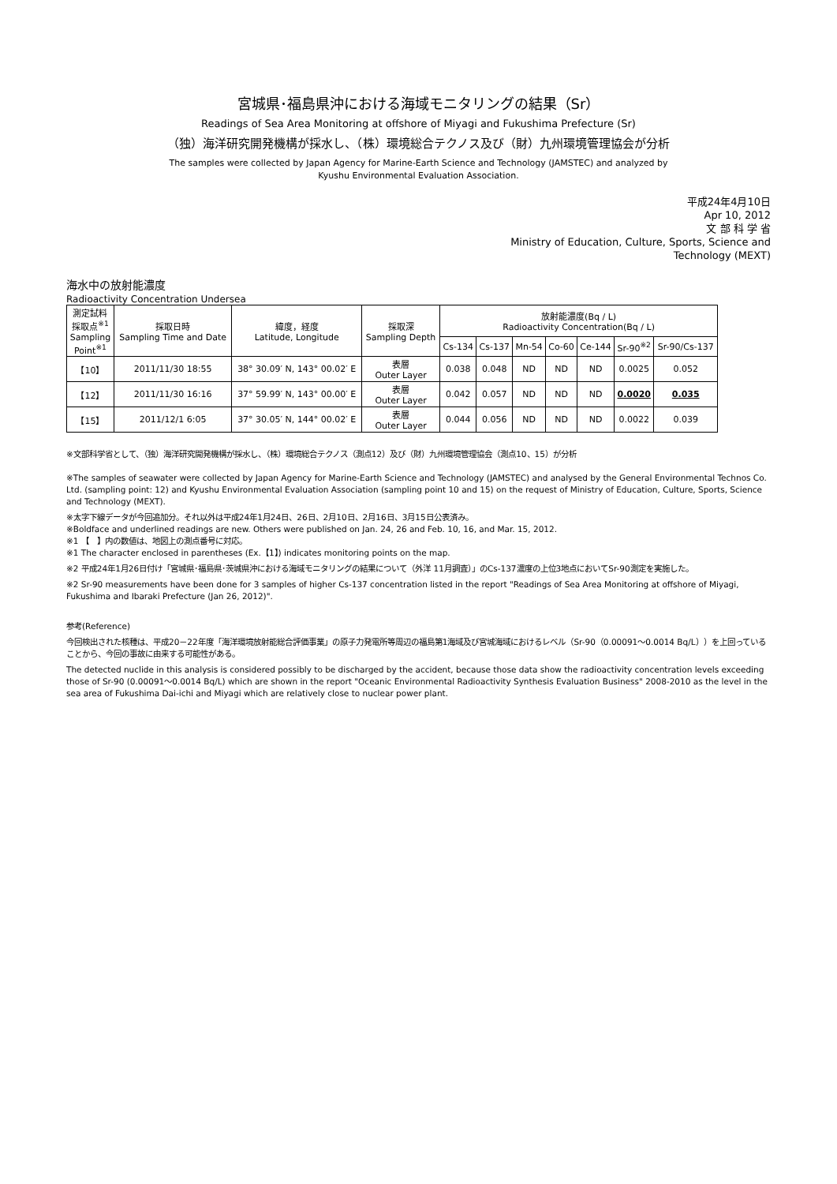宮城県･福島県沖における海域モニタリングの結果（Sr）
Readings of Sea Area Monitoring at offshore of Miyagi and Fukushima Prefecture (Sr)
（独）海洋研究開発機構が採水し、（株）環境総合テクノス及び（財）九州環境管理協会が分析
The samples were collected by Japan Agency for Marine-Earth Science and Technology (JAMSTEC) and analyzed by
Kyushu Environmental Evaluation Association.
平成24年4月10日
Apr 10, 2012
文 部 科 学 省
Ministry of Education, Culture, Sports, Science and
Technology (MEXT)
海水中の放射能濃度
Radioactivity Concentration Undersea
| 測定試料 採取点<sup>※1</sup> Sampling Point<sup>※1</sup> | 採取日時 Sampling Time and Date | 緯度，経度 Latitude, Longitude | 採取深 Sampling Depth | 放射能濃度(Bq / L) Radioactivity Concentration(Bq / L) | | | | | | |
| --- | --- | --- | --- | --- | --- | --- | --- | --- | --- | --- |
| | | | | Cs-134 | Cs-137 | Mn-54 | Co-60 | Ce-144 | Sr-90<sup>※2</sup> | Sr-90/Cs-137 |
| 【10】 | 2011/11/30 18:55 | 38° 30.09′ N, 143° 00.02′ E | 表層 Outer Layer | 0.038 | 0.048 | ND | ND | ND | 0.0025 | 0.052 |
| 【12】 | 2011/11/30 16:16 | 37° 59.99′ N, 143° 00.00′ E | 表層 Outer Layer | 0.042 | 0.057 | ND | ND | ND | 0.0020 | 0.035 |
| 【15】 | 2011/12/1 6:05 | 37° 30.05′ N, 144° 00.02′ E | 表層 Outer Layer | 0.044 | 0.056 | ND | ND | ND | 0.0022 | 0.039 |
※文部科学省として、（独）海洋研究開発機構が採水し、（株）環境総合テクノス（測点12）及び（財）九州環境管理協会（測点10、15）が分析
※The samples of seawater were collected by Japan Agency for Marine-Earth Science and Technology (JAMSTEC) and analysed by the General Environmental Technos Co. Ltd. (sampling point: 12) and Kyushu Environmental Evaluation Association (sampling point 10 and 15) on the request of Ministry of Education, Culture, Sports, Science and Technology (MEXT).
※太字下線データが今回追加分。それ以外は平成24年1月24日、26日、2月10日、2月16日、3月15日公表済み。
※Boldface and underlined readings are new. Others were published on Jan. 24, 26 and Feb. 10, 16, and Mar. 15, 2012.
※1 【　】内の数値は、地図上の測点番号に対応。
※1 The character enclosed in parentheses (Ex.【1】) indicates monitoring points on the map.
※2 平成24年1月26日付け「宮城県･福島県･茨城県沖における海域モニタリングの結果について（外洋 11月調査）」のCs-137濃度の上位3地点においてSr-90測定を実施した。
※2 Sr-90 measurements have been done for 3 samples of higher Cs-137 concentration listed in the report "Readings of Sea Area Monitoring at offshore of Miyagi, Fukushima and Ibaraki Prefecture (Jan 26, 2012)".
参考(Reference)
今回検出された核種は、平成20－22年度「海洋環境放射能総合評価事業」の原子力発電所等周辺の福島第1海域及び宮城海域におけるレベル（Sr-90（0.00091～0.0014 Bq/L））を上回っていることから、今回の事故に由来する可能性がある。
The detected nuclide in this analysis is considered possibly to be discharged by the accident, because those data show the radioactivity concentration levels exceeding those of Sr-90 (0.00091～0.0014 Bq/L) which are shown in the report "Oceanic Environmental Radioactivity Synthesis Evaluation Business" 2008-2010 as the level in the sea area of Fukushima Dai-ichi and Miyagi which are relatively close to nuclear power plant.